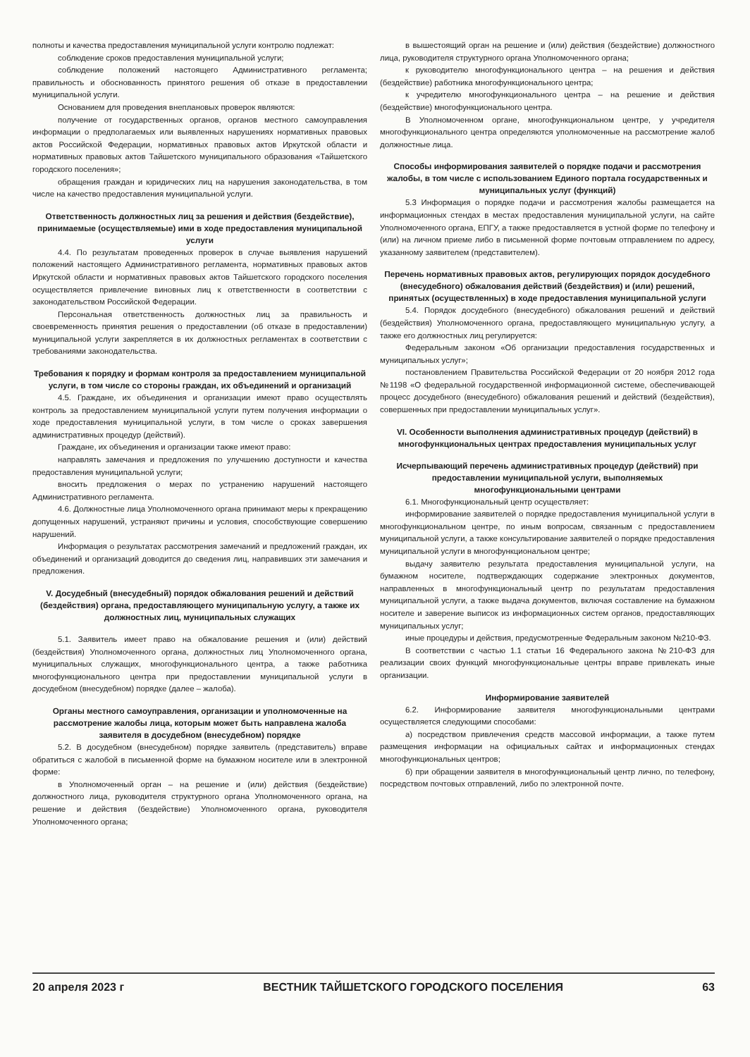полноты и качества предоставления муниципальной услуги контролю подлежат:
соблюдение сроков предоставления муниципальной услуги;
соблюдение положений настоящего Административного регламента; правильность и обоснованность принятого решения об отказе в предоставлении муниципальной услуги.
Основанием для проведения внеплановых проверок являются:
получение от государственных органов, органов местного самоуправления информации о предполагаемых или выявленных нарушениях нормативных правовых актов Российской Федерации, нормативных правовых актов Иркутской области и нормативных правовых актов Тайшетского муниципального образования «Тайшетского городского поселения»;
обращения граждан и юридических лиц на нарушения законодательства, в том числе на качество предоставления муниципальной услуги.
Ответственность должностных лиц за решения и действия (бездействие), принимаемые (осуществляемые) ими в ходе предоставления муниципальной услуги
4.4. По результатам проведенных проверок в случае выявления нарушений положений настоящего Административного регламента, нормативных правовых актов Иркутской области и нормативных правовых актов Тайшетского городского поселения осуществляется привлечение виновных лиц к ответственности в соответствии с законодательством Российской Федерации.
Персональная ответственность должностных лиц за правильность и своевременность принятия решения о предоставлении (об отказе в предоставлении) муниципальной услуги закрепляется в их должностных регламентах в соответствии с требованиями законодательства.
Требования к порядку и формам контроля за предоставлением муниципальной услуги, в том числе со стороны граждан, их объединений и организаций
4.5. Граждане, их объединения и организации имеют право осуществлять контроль за предоставлением муниципальной услуги путем получения информации о ходе предоставления муниципальной услуги, в том числе о сроках завершения административных процедур (действий).
Граждане, их объединения и организации также имеют право:
направлять замечания и предложения по улучшению доступности и качества предоставления муниципальной услуги;
вносить предложения о мерах по устранению нарушений настоящего Административного регламента.
4.6. Должностные лица Уполномоченного органа принимают меры к прекращению допущенных нарушений, устраняют причины и условия, способствующие совершению нарушений.
Информация о результатах рассмотрения замечаний и предложений граждан, их объединений и организаций доводится до сведения лиц, направивших эти замечания и предложения.
V. Досудебный (внесудебный) порядок обжалования решений и действий (бездействия) органа, предоставляющего муниципальную услугу, а также их должностных лиц, муниципальных служащих
5.1. Заявитель имеет право на обжалование решения и (или) действий (бездействия) Уполномоченного органа, должностных лиц Уполномоченного органа, муниципальных служащих, многофункционального центра, а также работника многофункционального центра при предоставлении муниципальной услуги в досудебном (внесудебном) порядке (далее – жалоба).
Органы местного самоуправления, организации и уполномоченные на рассмотрение жалобы лица, которым может быть направлена жалоба заявителя в досудебном (внесудебном) порядке
5.2. В досудебном (внесудебном) порядке заявитель (представитель) вправе обратиться с жалобой в письменной форме на бумажном носителе или в электронной форме:
в Уполномоченный орган – на решение и (или) действия (бездействие) должностного лица, руководителя структурного органа Уполномоченного органа, на решение и действия (бездействие) Уполномоченного органа, руководителя Уполномоченного органа;
в вышестоящий орган на решение и (или) действия (бездействие) должностного лица, руководителя структурного органа Уполномоченного органа;
к руководителю многофункционального центра – на решения и действия (бездействие) работника многофункционального центра;
к учредителю многофункционального центра – на решение и действия (бездействие) многофункционального центра.
В Уполномоченном органе, многофункциональном центре, у учредителя многофункционального центра определяются уполномоченные на рассмотрение жалоб должностные лица.
Способы информирования заявителей о порядке подачи и рассмотрения жалобы, в том числе с использованием Единого портала государственных и муниципальных услуг (функций)
5.3 Информация о порядке подачи и рассмотрения жалобы размещается на информационных стендах в местах предоставления муниципальной услуги, на сайте Уполномоченного органа, ЕПГУ, а также предоставляется в устной форме по телефону и (или) на личном приеме либо в письменной форме почтовым отправлением по адресу, указанному заявителем (представителем).
Перечень нормативных правовых актов, регулирующих порядок досудебного (внесудебного) обжалования действий (бездействия) и (или) решений, принятых (осуществленных) в ходе предоставления муниципальной услуги
5.4. Порядок досудебного (внесудебного) обжалования решений и действий (бездействия) Уполномоченного органа, предоставляющего муниципальную услугу, а также его должностных лиц регулируется:
Федеральным законом «Об организации предоставления государственных и муниципальных услуг»;
постановлением Правительства Российской Федерации от 20 ноября 2012 года №1198 «О федеральной государственной информационной системе, обеспечивающей процесс досудебного (внесудебного) обжалования решений и действий (бездействия), совершенных при предоставлении муниципальных услуг».
VI. Особенности выполнения административных процедур (действий) в многофункциональных центрах предоставления муниципальных услуг
Исчерпывающий перечень административных процедур (действий) при предоставлении муниципальной услуги, выполняемых многофункциональными центрами
6.1. Многофункциональный центр осуществляет:
информирование заявителей о порядке предоставления муниципальной услуги в многофункциональном центре, по иным вопросам, связанным с предоставлением муниципальной услуги, а также консультирование заявителей о порядке предоставления муниципальной услуги в многофункциональном центре;
выдачу заявителю результата предоставления муниципальной услуги, на бумажном носителе, подтверждающих содержание электронных документов, направленных в многофункциональный центр по результатам предоставления муниципальной услуги, а также выдача документов, включая составление на бумажном носителе и заверение выписок из информационных систем органов, предоставляющих муниципальных услуг;
иные процедуры и действия, предусмотренные Федеральным законом №210-ФЗ.
В соответствии с частью 1.1 статьи 16 Федерального закона №210-ФЗ для реализации своих функций многофункциональные центры вправе привлекать иные организации.
Информирование заявителей
6.2. Информирование заявителя многофункциональными центрами осуществляется следующими способами:
а) посредством привлечения средств массовой информации, а также путем размещения информации на официальных сайтах и информационных стендах многофункциональных центров;
б) при обращении заявителя в многофункциональный центр лично, по телефону, посредством почтовых отправлений, либо по электронной почте.
20 апреля 2023 г ВЕСТНИК ТАЙШЕТСКОГО ГОРОДСКОГО ПОСЕЛЕНИЯ 63